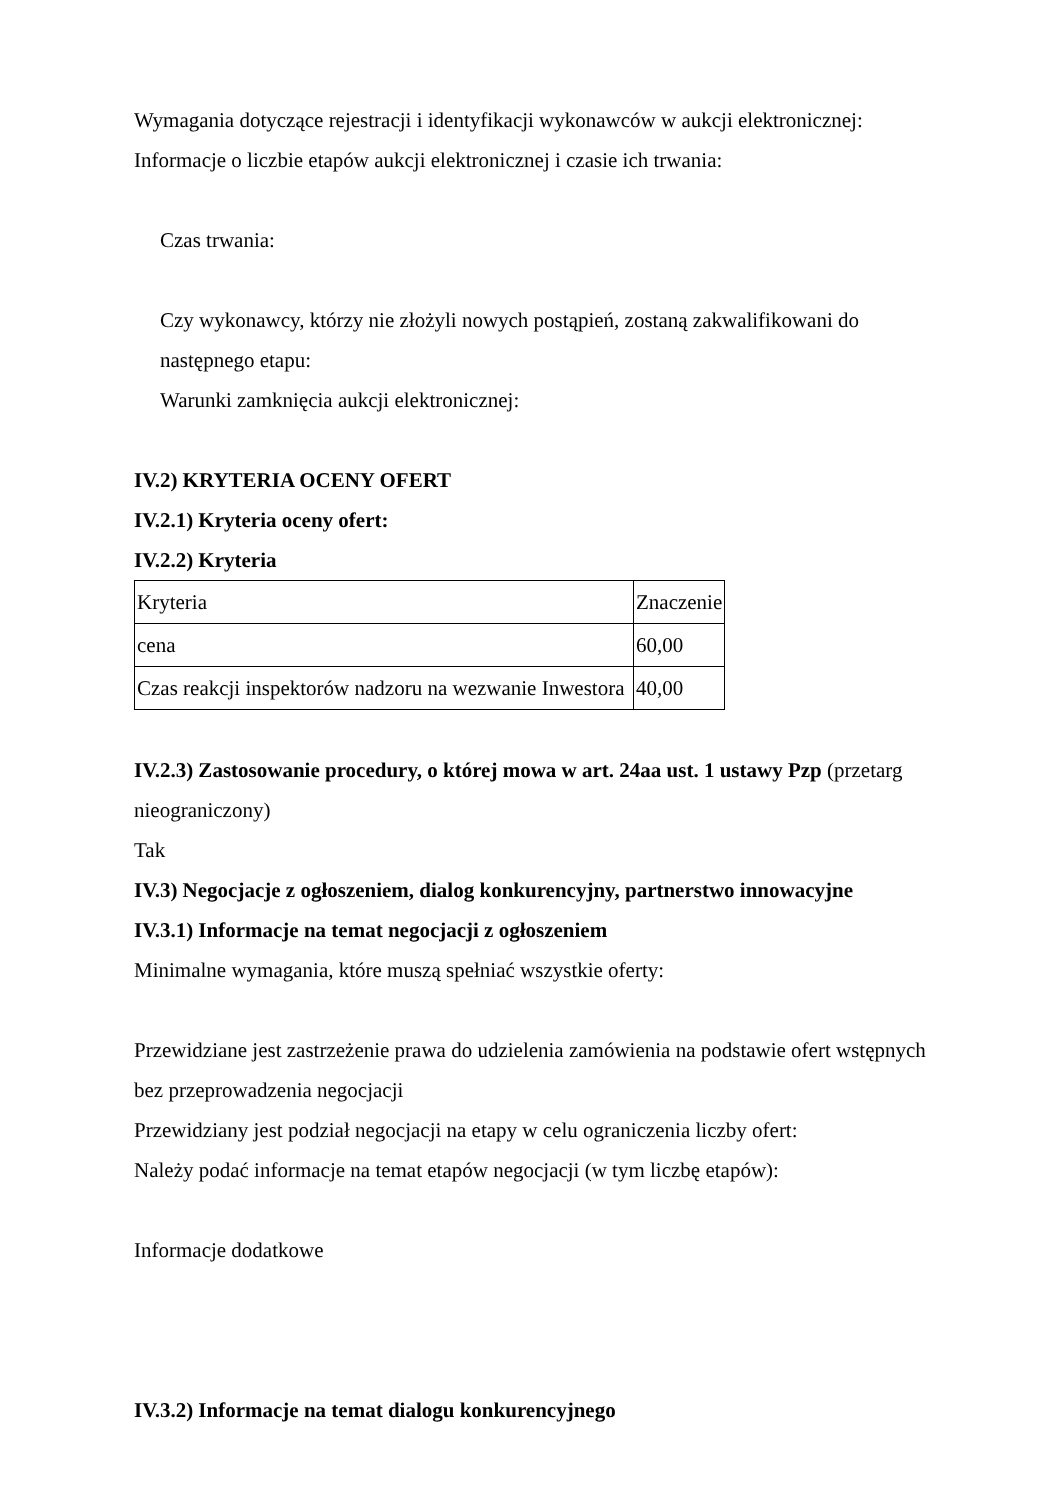Wymagania dotyczące rejestracji i identyfikacji wykonawców w aukcji elektronicznej:
Informacje o liczbie etapów aukcji elektronicznej i czasie ich trwania:
Czas trwania:
Czy wykonawcy, którzy nie złożyli nowych postąpień, zostaną zakwalifikowani do następnego etapu:
Warunki zamknięcia aukcji elektronicznej:
IV.2) KRYTERIA OCENY OFERT
IV.2.1) Kryteria oceny ofert:
IV.2.2) Kryteria
| Kryteria | Znaczenie |
| cena | 60,00 |
| Czas reakcji inspektorów nadzoru na wezwanie Inwestora | 40,00 |
IV.2.3) Zastosowanie procedury, o której mowa w art. 24aa ust. 1 ustawy Pzp (przetarg nieograniczony)
Tak
IV.3) Negocjacje z ogłoszeniem, dialog konkurencyjny, partnerstwo innowacyjne
IV.3.1) Informacje na temat negocjacji z ogłoszeniem
Minimalne wymagania, które muszą spełniać wszystkie oferty:
Przewidziane jest zastrzeżenie prawa do udzielenia zamówienia na podstawie ofert wstępnych bez przeprowadzenia negocjacji
Przewidziany jest podział negocjacji na etapy w celu ograniczenia liczby ofert:
Należy podać informacje na temat etapów negocjacji (w tym liczbę etapów):
Informacje dodatkowe
IV.3.2) Informacje na temat dialogu konkurencyjnego